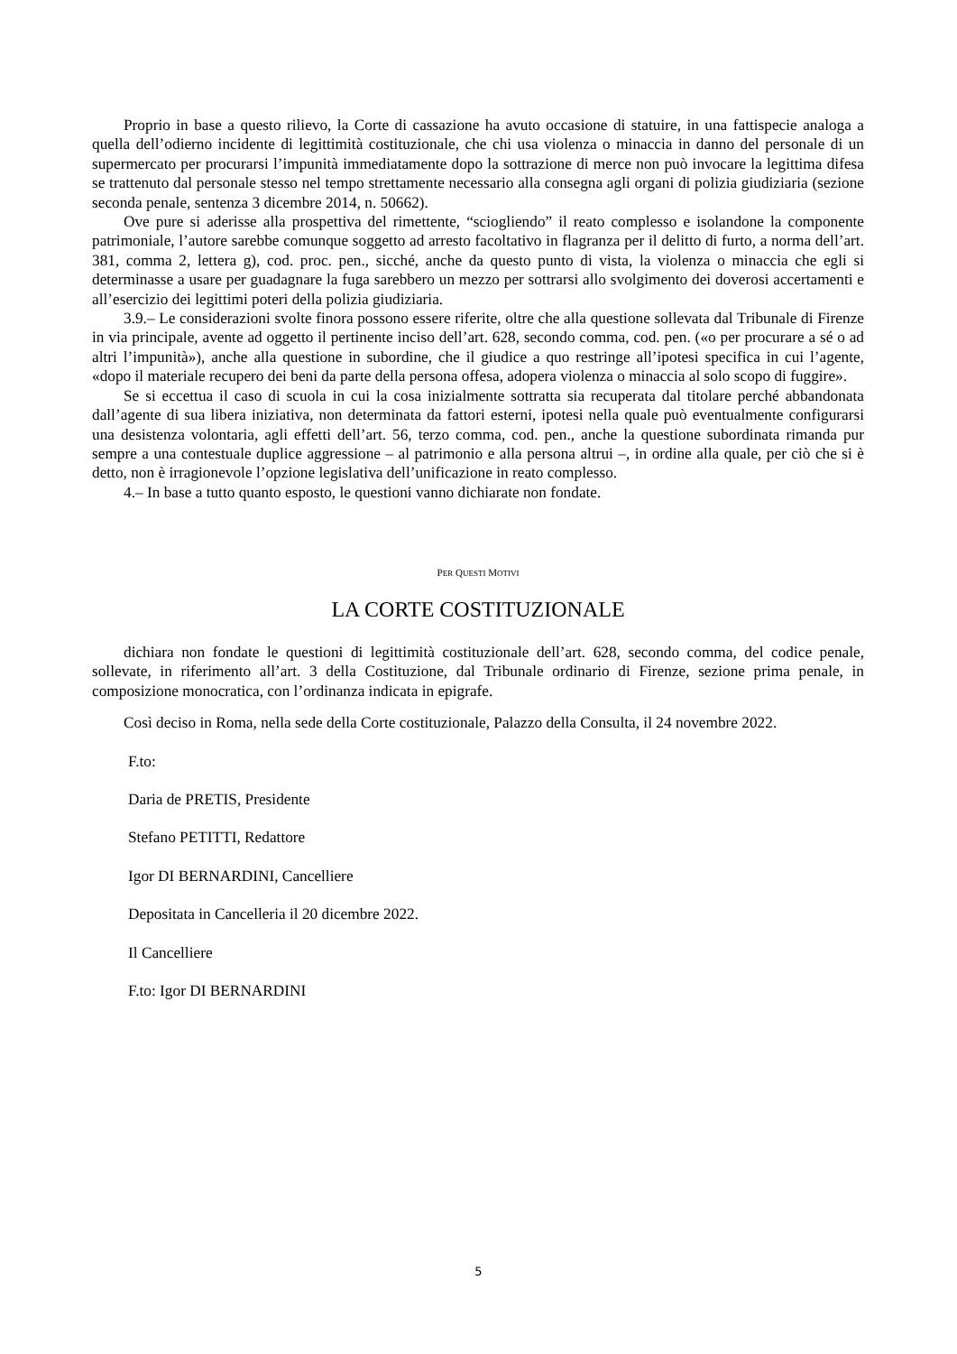Proprio in base a questo rilievo, la Corte di cassazione ha avuto occasione di statuire, in una fattispecie analoga a quella dell’odierno incidente di legittimità costituzionale, che chi usa violenza o minaccia in danno del personale di un supermercato per procurarsi l’impunità immediatamente dopo la sottrazione di merce non può invocare la legittima difesa se trattenuto dal personale stesso nel tempo strettamente necessario alla consegna agli organi di polizia giudiziaria (sezione seconda penale, sentenza 3 dicembre 2014, n. 50662).
Ove pure si aderisse alla prospettiva del rimettente, “sciogliendo” il reato complesso e isolandone la componente patrimoniale, l’autore sarebbe comunque soggetto ad arresto facoltativo in flagranza per il delitto di furto, a norma dell’art. 381, comma 2, lettera g), cod. proc. pen., sicché, anche da questo punto di vista, la violenza o minaccia che egli si determinasse a usare per guadagnare la fuga sarebbero un mezzo per sottrarsi allo svolgimento dei doverosi accertamenti e all’esercizio dei legittimi poteri della polizia giudiziaria.
3.9.– Le considerazioni svolte finora possono essere riferite, oltre che alla questione sollevata dal Tribunale di Firenze in via principale, avente ad oggetto il pertinente inciso dell’art. 628, secondo comma, cod. pen. («o per procurare a sé o ad altri l’impunità»), anche alla questione in subordine, che il giudice a quo restringe all’ipotesi specifica in cui l’agente, «dopo il materiale recupero dei beni da parte della persona offesa, adopera violenza o minaccia al solo scopo di fuggire».
Se si eccettua il caso di scuola in cui la cosa inizialmente sottratta sia recuperata dal titolare perché abbandonata dall’agente di sua libera iniziativa, non determinata da fattori esterni, ipotesi nella quale può eventualmente configurarsi una desistenza volontaria, agli effetti dell’art. 56, terzo comma, cod. pen., anche la questione subordinata rimanda pur sempre a una contestuale duplice aggressione – al patrimonio e alla persona altrui –, in ordine alla quale, per ciò che si è detto, non è irragionevole l’opzione legislativa dell’unificazione in reato complesso.
4.– In base a tutto quanto esposto, le questioni vanno dichiarate non fondate.
PER QUESTI MOTIVI
LA CORTE COSTITUZIONALE
dichiara non fondate le questioni di legittimità costituzionale dell’art. 628, secondo comma, del codice penale, sollevate, in riferimento all’art. 3 della Costituzione, dal Tribunale ordinario di Firenze, sezione prima penale, in composizione monocratica, con l’ordinanza indicata in epigrafe.
Così deciso in Roma, nella sede della Corte costituzionale, Palazzo della Consulta, il 24 novembre 2022.
F.to:
Daria de PRETIS, Presidente
Stefano PETITTI, Redattore
Igor DI BERNARDINI, Cancelliere
Depositata in Cancelleria il 20 dicembre 2022.
Il Cancelliere
F.to: Igor DI BERNARDINI
5